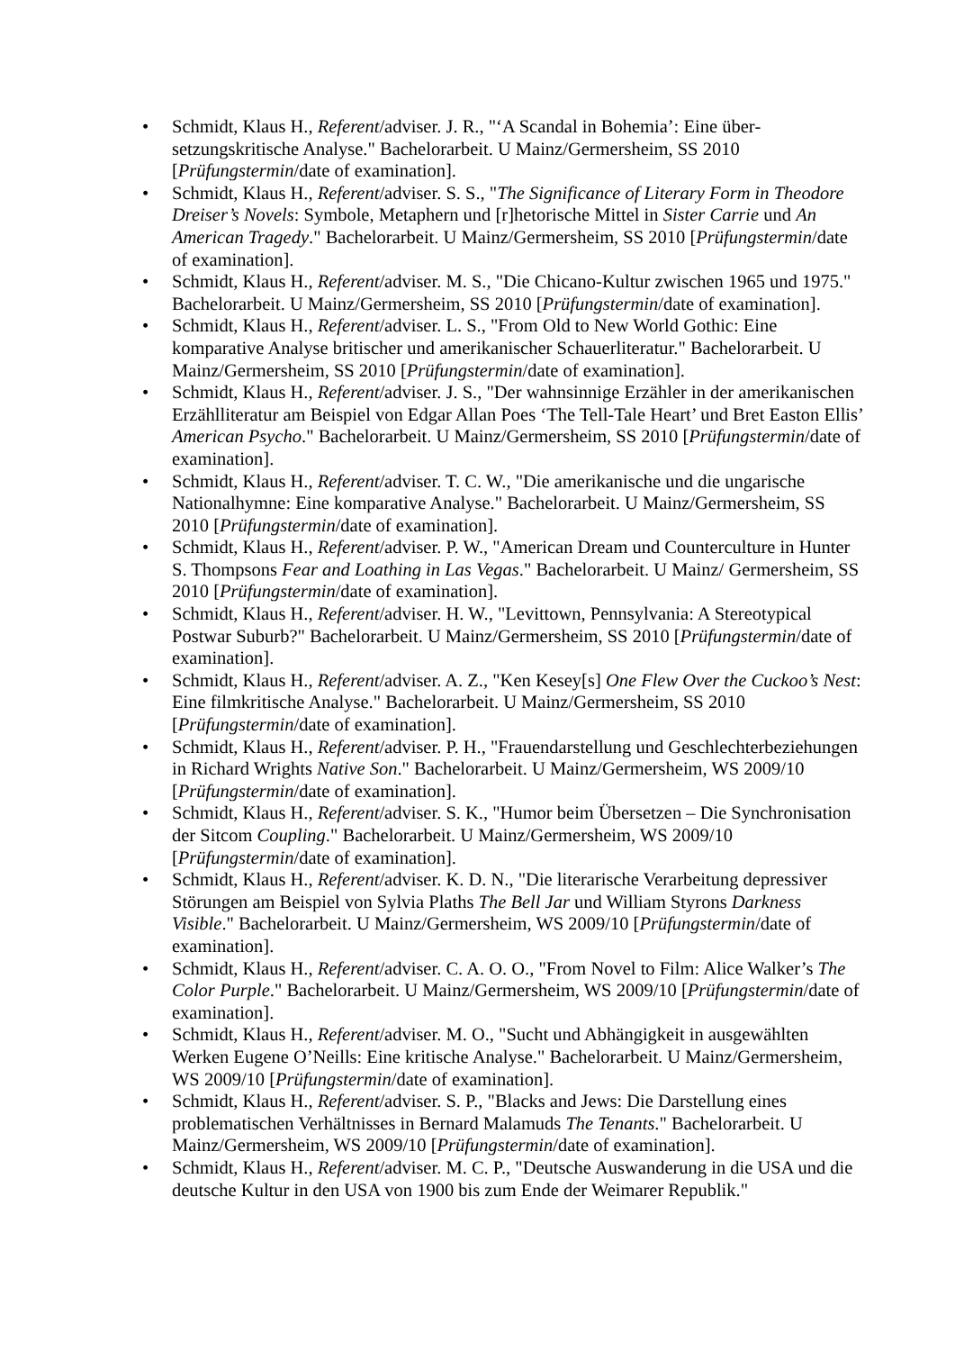• Schmidt, Klaus H., Referent/adviser. J. R., "‘A Scandal in Bohemia’: Eine über­setzungskritische Analyse." Bachelorarbeit. U Mainz/Germersheim, SS 2010 [Prüfungstermin/date of examination].
• Schmidt, Klaus H., Referent/adviser. S. S., "The Significance of Literary Form in Theodore Dreiser’s Novels: Symbole, Metaphern und [r]hetorische Mittel in Sister Carrie und An American Tragedy." Bachelorarbeit. U Mainz/Germersheim, SS 2010 [Prüfungstermin/date of examination].
• Schmidt, Klaus H., Referent/adviser. M. S., "Die Chicano-Kultur zwischen 1965 und 1975." Bachelorarbeit. U Mainz/Germersheim, SS 2010 [Prüfungstermin/date of examination].
• Schmidt, Klaus H., Referent/adviser. L. S., "From Old to New World Gothic: Eine komparative Analyse britischer und amerikanischer Schauerliteratur." Bachelorarbeit. U Mainz/Germersheim, SS 2010 [Prüfungstermin/date of examination].
• Schmidt, Klaus H., Referent/adviser. J. S., "Der wahnsinnige Erzähler in der amerikanischen Erzählliteratur am Beispiel von Edgar Allan Poes ‘The Tell-Tale Heart’ und Bret Easton Ellis’ American Psycho." Bachelorarbeit. U Mainz/Germers­heim, SS 2010 [Prüfungstermin/date of examination].
• Schmidt, Klaus H., Referent/adviser. T. C. W., "Die amerikanische und die ungarische Nationalhymne: Eine komparative Analyse." Bachelorarbeit. U Mainz/Germersheim, SS 2010 [Prüfungstermin/date of examination].
• Schmidt, Klaus H., Referent/adviser. P. W., "American Dream und Counterculture in Hunter S. Thompsons Fear and Loathing in Las Vegas." Bachelorarbeit. U Mainz/ Germersheim, SS 2010 [Prüfungstermin/date of examination].
• Schmidt, Klaus H., Referent/adviser. H. W., "Levittown, Pennsylvania: A Stereo­typical Postwar Suburb?" Bachelorarbeit. U Mainz/Germersheim, SS 2010 [Prüfungstermin/date of examination].
• Schmidt, Klaus H., Referent/adviser. A. Z., "Ken Kesey[s] One Flew Over the Cuckoo’s Nest: Eine filmkritische Analyse." Bachelorarbeit. U Mainz/Germersheim, SS 2010 [Prüfungstermin/date of examination].
• Schmidt, Klaus H., Referent/adviser. P. H., "Frauendarstellung und Geschlechter­beziehungen in Richard Wrights Native Son." Bachelorarbeit. U Mainz/Germersheim, WS 2009/10 [Prüfungstermin/date of examination].
• Schmidt, Klaus H., Referent/adviser. S. K., "Humor beim Übersetzen – Die Synchro­nisation der Sitcom Coupling." Bachelorarbeit. U Mainz/Germersheim, WS 2009/10 [Prüfungstermin/date of examination].
• Schmidt, Klaus H., Referent/adviser. K. D. N., "Die literarische Verarbeitung depressiver Störungen am Beispiel von Sylvia Plaths The Bell Jar und William Styrons Darkness Visible." Bachelorarbeit. U Mainz/Germersheim, WS 2009/10 [Prüfungstermin/date of examination].
• Schmidt, Klaus H., Referent/adviser. C. A. O. O., "From Novel to Film: Alice Walker’s The Color Purple." Bachelorarbeit. U Mainz/Germersheim, WS 2009/10 [Prüfungstermin/date of examination].
• Schmidt, Klaus H., Referent/adviser. M. O., "Sucht und Abhängigkeit in ausgewählten Werken Eugene O’Neills: Eine kritische Analyse." Bachelorarbeit. U Mainz/Germers­heim, WS 2009/10 [Prüfungstermin/date of examination].
• Schmidt, Klaus H., Referent/adviser. S. P., "Blacks and Jews: Die Darstellung eines problematischen Verhältnisses in Bernard Malamuds The Tenants." Bachelorarbeit. U Mainz/Germersheim, WS 2009/10 [Prüfungstermin/date of examination].
• Schmidt, Klaus H., Referent/adviser. M. C. P., "Deutsche Auswanderung in die USA und die deutsche Kultur in den USA von 1900 bis zum Ende der Weimarer Republik."